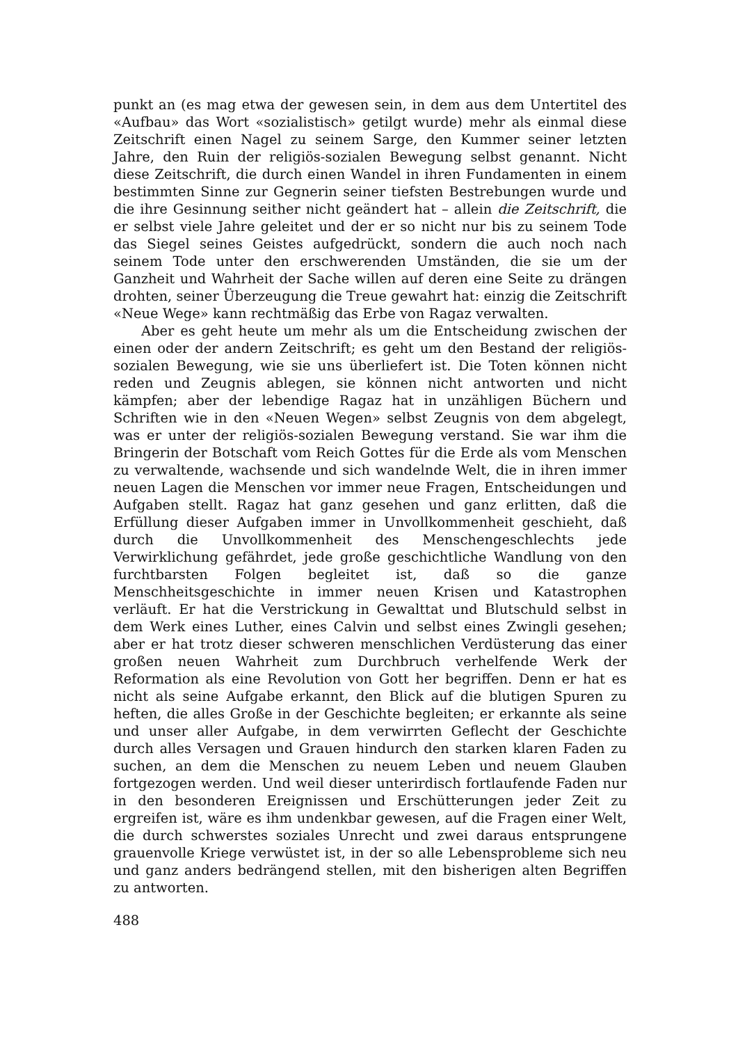punkt an (es mag etwa der gewesen sein, in dem aus dem Untertitel des «Aufbau» das Wort «sozialistisch» getilgt wurde) mehr als einmal diese Zeitschrift einen Nagel zu seinem Sarge, den Kummer seiner letzten Jahre, den Ruin der religiös-sozialen Bewegung selbst genannt. Nicht diese Zeitschrift, die durch einen Wandel in ihren Fundamenten in einem bestimmten Sinne zur Gegnerin seiner tiefsten Bestrebungen wurde und die ihre Gesinnung seither nicht geändert hat – allein die Zeitschrift, die er selbst viele Jahre geleitet und der er so nicht nur bis zu seinem Tode das Siegel seines Geistes aufgedrückt, sondern die auch noch nach seinem Tode unter den erschwerenden Umständen, die sie um der Ganzheit und Wahrheit der Sache willen auf deren eine Seite zu drängen drohten, seiner Überzeugung die Treue gewahrt hat: einzig die Zeitschrift «Neue Wege» kann rechtmäßig das Erbe von Ragaz verwalten.
Aber es geht heute um mehr als um die Entscheidung zwischen der einen oder der andern Zeitschrift; es geht um den Bestand der religiös-sozialen Bewegung, wie sie uns überliefert ist. Die Toten können nicht reden und Zeugnis ablegen, sie können nicht antworten und nicht kämpfen; aber der lebendige Ragaz hat in unzähligen Büchern und Schriften wie in den «Neuen Wegen» selbst Zeugnis von dem abgelegt, was er unter der religiös-sozialen Bewegung verstand. Sie war ihm die Bringerin der Botschaft vom Reich Gottes für die Erde als vom Menschen zu verwaltende, wachsende und sich wandelnde Welt, die in ihren immer neuen Lagen die Menschen vor immer neue Fragen, Entscheidungen und Aufgaben stellt. Ragaz hat ganz gesehen und ganz erlitten, daß die Erfüllung dieser Aufgaben immer in Unvollkommenheit geschieht, daß durch die Unvollkommenheit des Menschengeschlechts jede Verwirklichung gefährdet, jede große geschichtliche Wandlung von den furchtbarsten Folgen begleitet ist, daß so die ganze Menschheitsgeschichte in immer neuen Krisen und Katastrophen verläuft. Er hat die Verstrickung in Gewalttat und Blutschuld selbst in dem Werk eines Luther, eines Calvin und selbst eines Zwingli gesehen; aber er hat trotz dieser schweren menschlichen Verdüsterung das einer großen neuen Wahrheit zum Durchbruch verhelfende Werk der Reformation als eine Revolution von Gott her begriffen. Denn er hat es nicht als seine Aufgabe erkannt, den Blick auf die blutigen Spuren zu heften, die alles Große in der Geschichte begleiten; er erkannte als seine und unser aller Aufgabe, in dem verwirrten Geflecht der Geschichte durch alles Versagen und Grauen hindurch den starken klaren Faden zu suchen, an dem die Menschen zu neuem Leben und neuem Glauben fortgezogen werden. Und weil dieser unterirdisch fortlaufende Faden nur in den besonderen Ereignissen und Erschütterungen jeder Zeit zu ergreifen ist, wäre es ihm undenkbar gewesen, auf die Fragen einer Welt, die durch schwerstes soziales Unrecht und zwei daraus entsprungene grauenvolle Kriege verwüstet ist, in der so alle Lebensprobleme sich neu und ganz anders bedrängend stellen, mit den bisherigen alten Begriffen zu antworten.
488